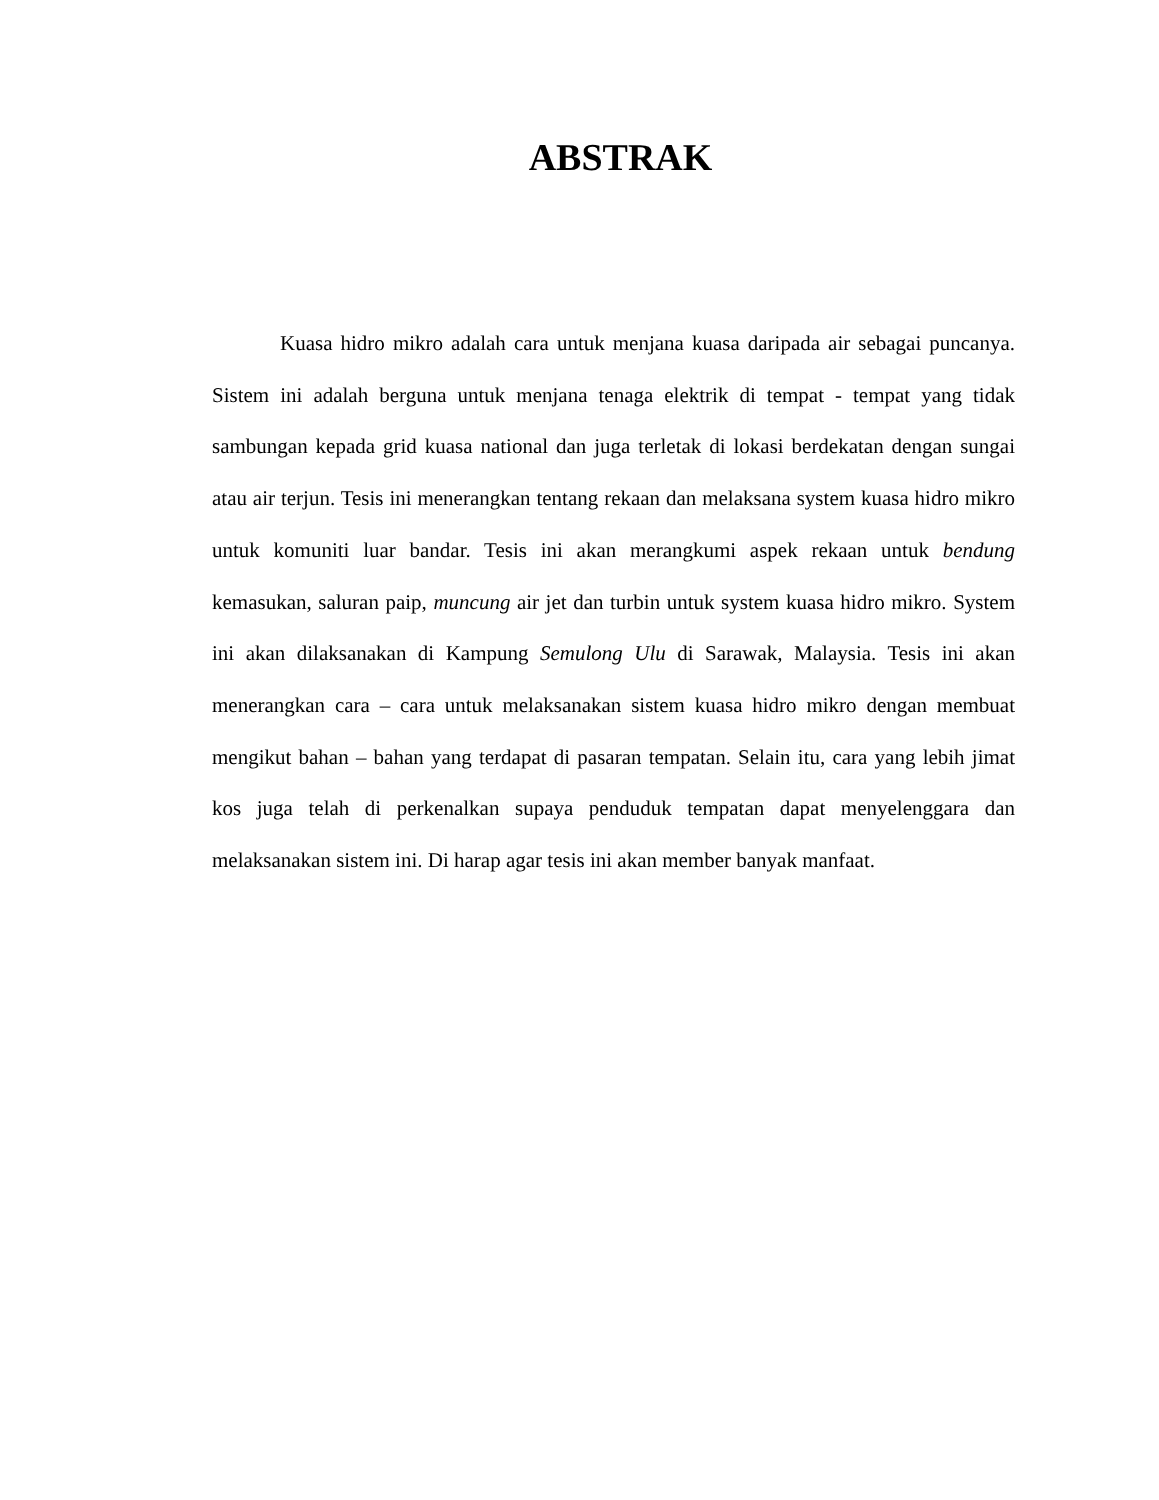ABSTRAK
Kuasa hidro mikro adalah cara untuk menjana kuasa daripada air sebagai puncanya. Sistem ini adalah berguna untuk menjana tenaga elektrik di tempat - tempat yang tidak sambungan kepada grid kuasa national dan juga terletak di lokasi berdekatan dengan sungai atau air terjun. Tesis ini menerangkan tentang rekaan dan melaksana system kuasa hidro mikro untuk komuniti luar bandar. Tesis ini akan merangkumi aspek rekaan untuk bendung kemasukan, saluran paip, muncung air jet dan turbin untuk system kuasa hidro mikro. System ini akan dilaksanakan di Kampung Semulong Ulu di Sarawak, Malaysia. Tesis ini akan menerangkan cara – cara untuk melaksanakan sistem kuasa hidro mikro dengan membuat mengikut bahan – bahan yang terdapat di pasaran tempatan. Selain itu, cara yang lebih jimat kos juga telah di perkenalkan supaya penduduk tempatan dapat menyelenggara dan melaksanakan sistem ini. Di harap agar tesis ini akan member banyak manfaat.